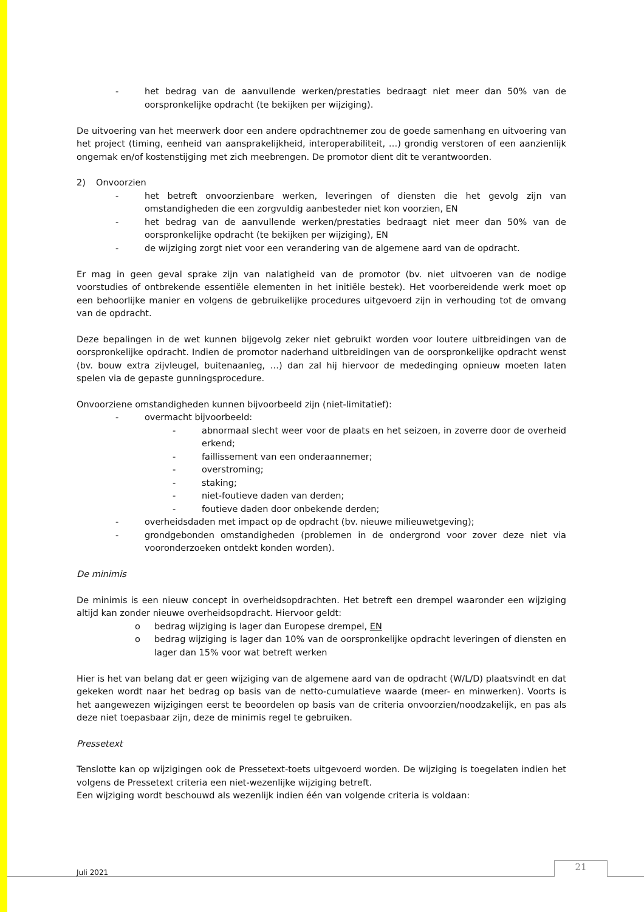- het bedrag van de aanvullende werken/prestaties bedraagt niet meer dan 50% van de oorspronkelijke opdracht (te bekijken per wijziging).
De uitvoering van het meerwerk door een andere opdrachtnemer zou de goede samenhang en uitvoering van het project (timing, eenheid van aansprakelijkheid, interoperabiliteit, …) grondig verstoren of een aanzienlijk ongemak en/of kostenstijging met zich meebrengen. De promotor dient dit te verantwoorden.
2) Onvoorzien
- het betreft onvoorzienbare werken, leveringen of diensten die het gevolg zijn van omstandigheden die een zorgvuldig aanbesteder niet kon voorzien, EN
- het bedrag van de aanvullende werken/prestaties bedraagt niet meer dan 50% van de oorspronkelijke opdracht (te bekijken per wijziging), EN
- de wijziging zorgt niet voor een verandering van de algemene aard van de opdracht.
Er mag in geen geval sprake zijn van nalatigheid van de promotor (bv. niet uitvoeren van de nodige voorstudies of ontbrekende essentiële elementen in het initiële bestek). Het voorbereidende werk moet op een behoorlijke manier en volgens de gebruikelijke procedures uitgevoerd zijn in verhouding tot de omvang van de opdracht.
Deze bepalingen in de wet kunnen bijgevolg zeker niet gebruikt worden voor loutere uitbreidingen van de oorspronkelijke opdracht. Indien de promotor naderhand uitbreidingen van de oorspronkelijke opdracht wenst (bv. bouw extra zijvleugel, buitenaanleg, …) dan zal hij hiervoor de mededinging opnieuw moeten laten spelen via de gepaste gunningsprocedure.
Onvoorziene omstandigheden kunnen bijvoorbeeld zijn (niet-limitatief):
- overmacht bijvoorbeeld:
- abnormaal slecht weer voor de plaats en het seizoen, in zoverre door de overheid erkend;
- faillissement van een onderaannemer;
- overstroming;
- staking;
- niet-foutieve daden van derden;
- foutieve daden door onbekende derden;
- overheidsdaden met impact op de opdracht (bv. nieuwe milieuwetgeving);
- grondgebonden omstandigheden (problemen in de ondergrond voor zover deze niet via vooronderzoeken ontdekt konden worden).
De minimis
De minimis is een nieuw concept in overheidsopdrachten. Het betreft een drempel waaronder een wijziging altijd kan zonder nieuwe overheidsopdracht. Hiervoor geldt:
o bedrag wijziging is lager dan Europese drempel, EN
o bedrag wijziging is lager dan 10% van de oorspronkelijke opdracht leveringen of diensten en lager dan 15% voor wat betreft werken
Hier is het van belang dat er geen wijziging van de algemene aard van de opdracht (W/L/D) plaatsvindt en dat gekeken wordt naar het bedrag op basis van de netto-cumulatieve waarde (meer- en minwerken). Voorts is het aangewezen wijzigingen eerst te beoordelen op basis van de criteria onvoorzien/noodzakelijk, en pas als deze niet toepasbaar zijn, deze de minimis regel te gebruiken.
Pressetext
Tenslotte kan op wijzigingen ook de Pressetext-toets uitgevoerd worden. De wijziging is toegelaten indien het volgens de Pressetext criteria een niet-wezenlijke wijziging betreft.
Een wijziging wordt beschouwd als wezenlijk indien één van volgende criteria is voldaan:
Juli 2021 21